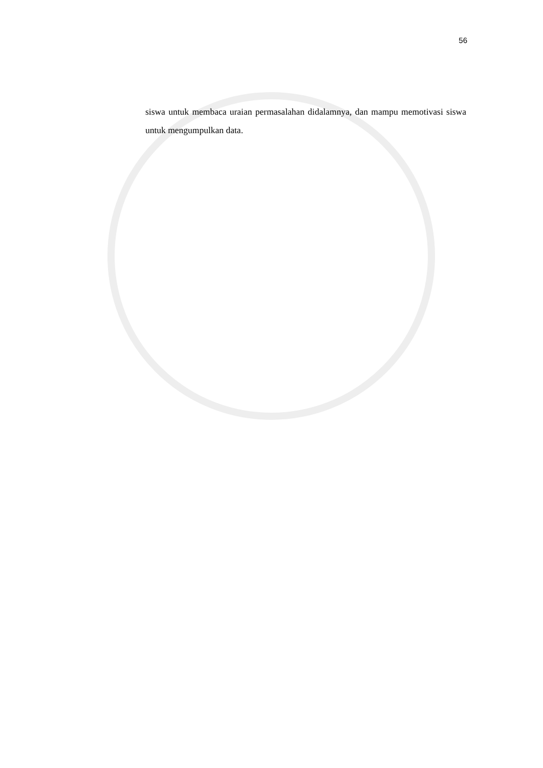56
siswa untuk membaca uraian permasalahan didalamnya, dan mampu memotivasi siswa untuk mengumpulkan data.